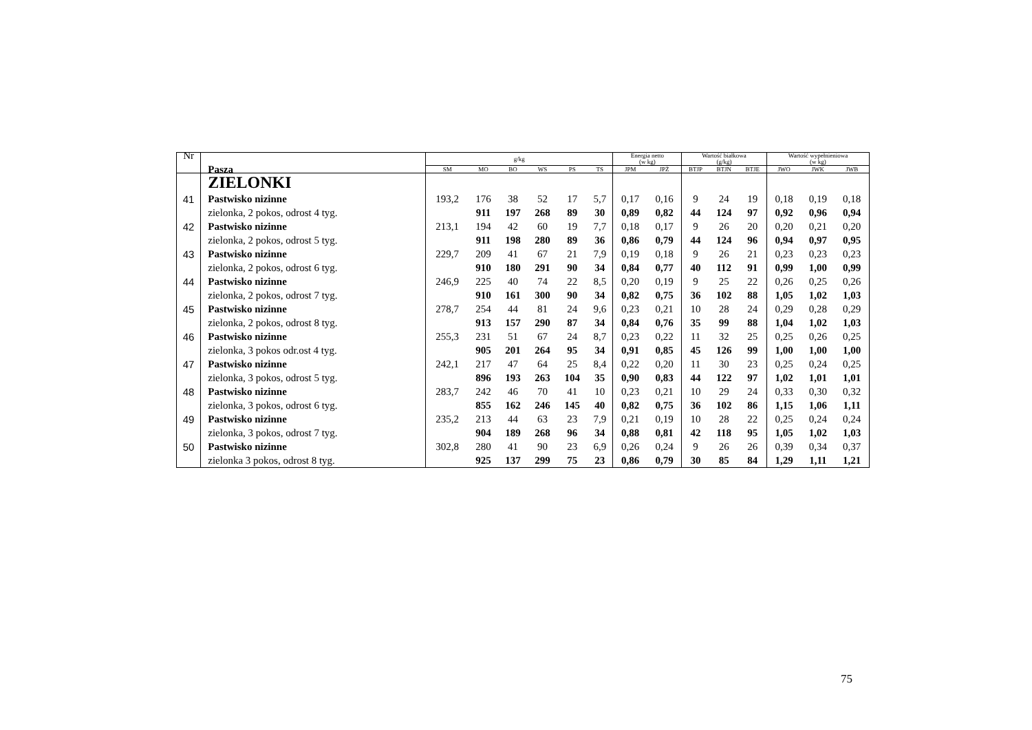| Nr | Pasza | g/kg | | | | | | Energia netto (w kg) | | Wartość białkowa (g/kg) | | | Wartość wypełnieniowa (w kg) | | |
| --- | --- | --- | --- | --- | --- | --- | --- | --- | --- | --- | --- | --- | --- | --- | --- |
| | | SM | MO | BO | WS | PS | TS | JPM | JPŻ | BTJP | BTJN | BTJE | JWO | JWK | JWB |
| | ZIELONKI | | | | | | | | | | | | | | |
| 41 | Pastwisko nizinne | 193,2 | 176 | 38 | 52 | 17 | 5,7 | 0,17 | 0,16 | 9 | 24 | 19 | 0,18 | 0,19 | 0,18 |
| | zielonka, 2 pokos, odrost 4 tyg. | | 911 | 197 | 268 | 89 | 30 | 0,89 | 0,82 | 44 | 124 | 97 | 0,92 | 0,96 | 0,94 |
| 42 | Pastwisko nizinne | 213,1 | 194 | 42 | 60 | 19 | 7,7 | 0,18 | 0,17 | 9 | 26 | 20 | 0,20 | 0,21 | 0,20 |
| | zielonka, 2 pokos, odrost 5 tyg. | | 911 | 198 | 280 | 89 | 36 | 0,86 | 0,79 | 44 | 124 | 96 | 0,94 | 0,97 | 0,95 |
| 43 | Pastwisko nizinne | 229,7 | 209 | 41 | 67 | 21 | 7,9 | 0,19 | 0,18 | 9 | 26 | 21 | 0,23 | 0,23 | 0,23 |
| | zielonka, 2 pokos, odrost 6 tyg. | | 910 | 180 | 291 | 90 | 34 | 0,84 | 0,77 | 40 | 112 | 91 | 0,99 | 1,00 | 0,99 |
| 44 | Pastwisko nizinne | 246,9 | 225 | 40 | 74 | 22 | 8,5 | 0,20 | 0,19 | 9 | 25 | 22 | 0,26 | 0,25 | 0,26 |
| | zielonka, 2 pokos, odrost 7 tyg. | | 910 | 161 | 300 | 90 | 34 | 0,82 | 0,75 | 36 | 102 | 88 | 1,05 | 1,02 | 1,03 |
| 45 | Pastwisko nizinne | 278,7 | 254 | 44 | 81 | 24 | 9,6 | 0,23 | 0,21 | 10 | 28 | 24 | 0,29 | 0,28 | 0,29 |
| | zielonka, 2 pokos, odrost 8 tyg. | | 913 | 157 | 290 | 87 | 34 | 0,84 | 0,76 | 35 | 99 | 88 | 1,04 | 1,02 | 1,03 |
| 46 | Pastwisko nizinne | 255,3 | 231 | 51 | 67 | 24 | 8,7 | 0,23 | 0,22 | 11 | 32 | 25 | 0,25 | 0,26 | 0,25 |
| | zielonka, 3 pokos odr.ost 4 tyg. | | 905 | 201 | 264 | 95 | 34 | 0,91 | 0,85 | 45 | 126 | 99 | 1,00 | 1,00 | 1,00 |
| 47 | Pastwisko nizinne | 242,1 | 217 | 47 | 64 | 25 | 8,4 | 0,22 | 0,20 | 11 | 30 | 23 | 0,25 | 0,24 | 0,25 |
| | zielonka, 3 pokos, odrost 5 tyg. | | 896 | 193 | 263 | 104 | 35 | 0,90 | 0,83 | 44 | 122 | 97 | 1,02 | 1,01 | 1,01 |
| 48 | Pastwisko nizinne | 283,7 | 242 | 46 | 70 | 41 | 10 | 0,23 | 0,21 | 10 | 29 | 24 | 0,33 | 0,30 | 0,32 |
| | zielonka, 3 pokos, odrost 6 tyg. | | 855 | 162 | 246 | 145 | 40 | 0,82 | 0,75 | 36 | 102 | 86 | 1,15 | 1,06 | 1,11 |
| 49 | Pastwisko nizinne | 235,2 | 213 | 44 | 63 | 23 | 7,9 | 0,21 | 0,19 | 10 | 28 | 22 | 0,25 | 0,24 | 0,24 |
| | zielonka, 3 pokos, odrost 7 tyg. | | 904 | 189 | 268 | 96 | 34 | 0,88 | 0,81 | 42 | 118 | 95 | 1,05 | 1,02 | 1,03 |
| 50 | Pastwisko nizinne | 302,8 | 280 | 41 | 90 | 23 | 6,9 | 0,26 | 0,24 | 9 | 26 | 26 | 0,39 | 0,34 | 0,37 |
| | zielonka 3 pokos, odrost 8 tyg. | | 925 | 137 | 299 | 75 | 23 | 0,86 | 0,79 | 30 | 85 | 84 | 1,29 | 1,11 | 1,21 |
75